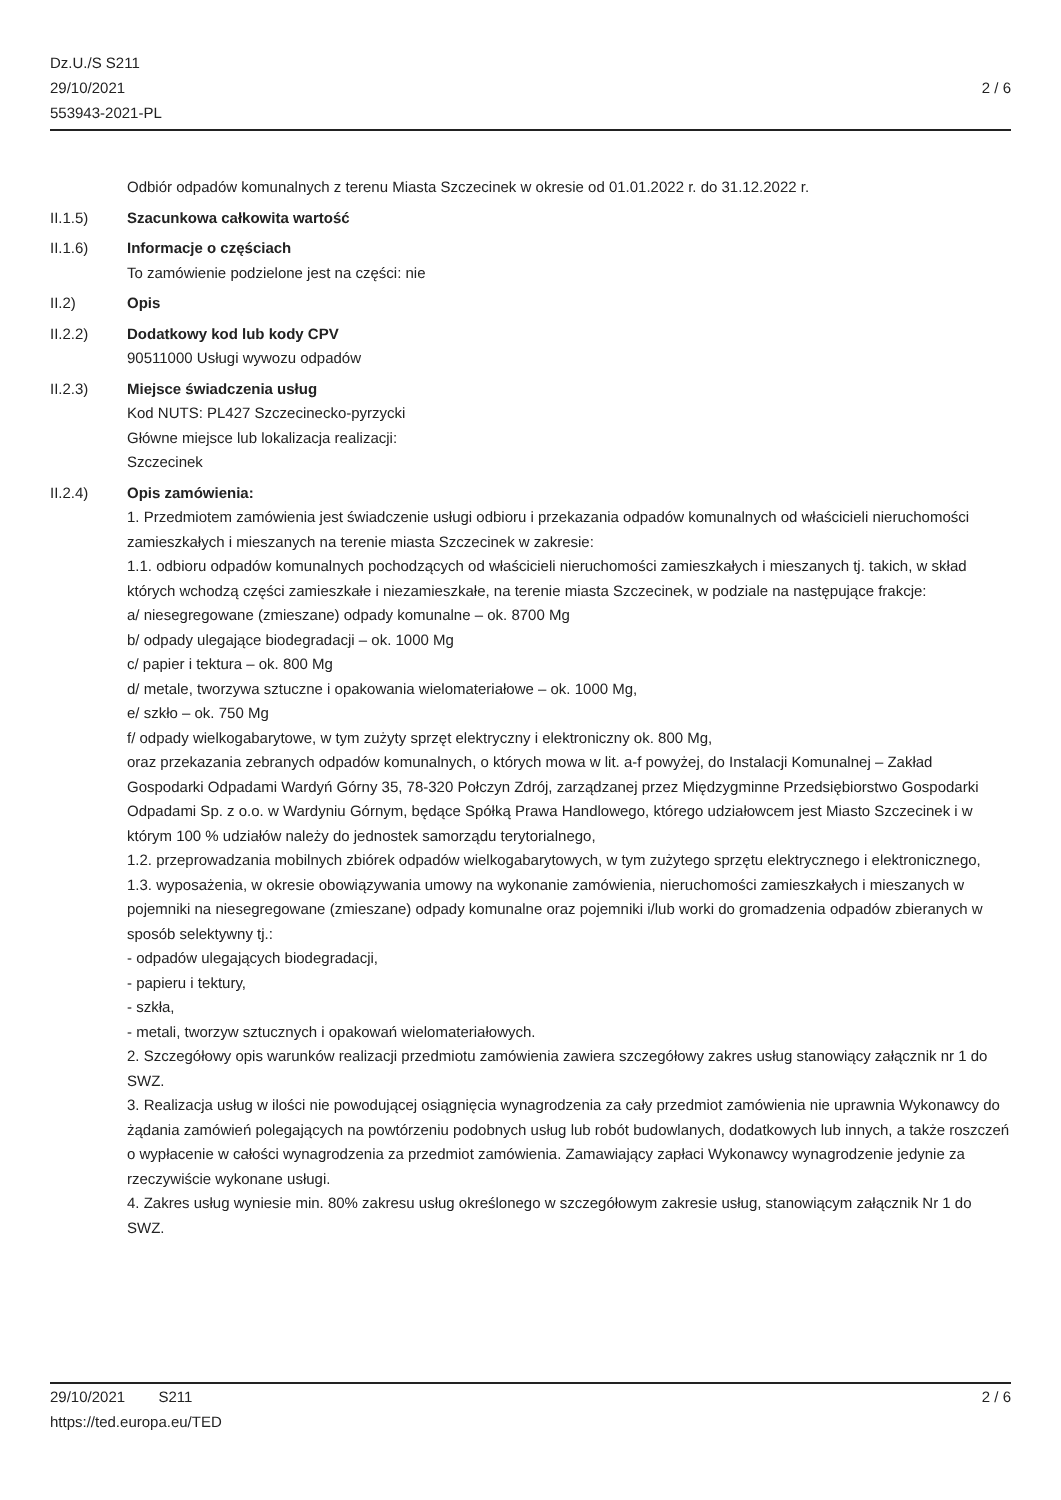Dz.U./S S211
29/10/2021
553943-2021-PL
2 / 6
Odbiór odpadów komunalnych z terenu Miasta Szczecinek w okresie od 01.01.2022 r. do 31.12.2022 r.
II.1.5) Szacunkowa całkowita wartość
II.1.6) Informacje o częściach
To zamówienie podzielone jest na części: nie
II.2) Opis
II.2.2) Dodatkowy kod lub kody CPV
90511000 Usługi wywozu odpadów
II.2.3) Miejsce świadczenia usług
Kod NUTS: PL427 Szczecinecko-pyrzycki
Główne miejsce lub lokalizacja realizacji:
Szczecinek
II.2.4) Opis zamówienia:
1. Przedmiotem zamówienia jest świadczenie usługi odbioru i przekazania odpadów komunalnych od właścicieli nieruchomości zamieszkałych i mieszanych na terenie miasta Szczecinek w zakresie:
1.1. odbioru odpadów komunalnych pochodzących od właścicieli nieruchomości zamieszkałych i mieszanych tj. takich, w skład których wchodzą części zamieszkałe i niezamieszkałe, na terenie miasta Szczecinek, w podziale na następujące frakcje:
a/ niesegregowane (zmieszane) odpady komunalne – ok. 8700 Mg
b/ odpady ulegające biodegradacji – ok. 1000 Mg
c/ papier i tektura – ok. 800 Mg
d/ metale, tworzywa sztuczne i opakowania wielomateriałowe – ok. 1000 Mg,
e/ szkło – ok. 750 Mg
f/ odpady wielkogabarytowe, w tym zużyty sprzęt elektryczny i elektroniczny ok. 800 Mg,
oraz przekazania zebranych odpadów komunalnych, o których mowa w lit. a-f powyżej, do Instalacji Komunalnej – Zakład Gospodarki Odpadami Wardyń Górny 35, 78-320 Połczyn Zdrój, zarządzanej przez Międzygminne Przedsiębiorstwo Gospodarki Odpadami Sp. z o.o. w Wardyniu Górnym, będące Spółką Prawa Handlowego, którego udziałowcem jest Miasto Szczecinek i w którym 100 % udziałów należy do jednostek samorządu terytorialnego,
1.2. przeprowadzania mobilnych zbiórek odpadów wielkogabarytowych, w tym zużytego sprzętu elektrycznego i elektronicznego,
1.3. wyposażenia, w okresie obowiązywania umowy na wykonanie zamówienia, nieruchomości zamieszkałych i mieszanych w pojemniki na niesegregowane (zmieszane) odpady komunalne oraz pojemniki i/lub worki do gromadzenia odpadów zbieranych w sposób selektywny tj.:
- odpadów ulegających biodegradacji,
- papieru i tektury,
- szkła,
- metali, tworzyw sztucznych i opakowań wielomateriałowych.
2. Szczegółowy opis warunków realizacji przedmiotu zamówienia zawiera szczegółowy zakres usług stanowiący załącznik nr 1 do SWZ.
3. Realizacja usług w ilości nie powodującej osiągnięcia wynagrodzenia za cały przedmiot zamówienia nie uprawnia Wykonawcy do żądania zamówień polegających na powtórzeniu podobnych usług lub robót budowlanych, dodatkowych lub innych, a także roszczeń o wypłacenie w całości wynagrodzenia za przedmiot zamówienia. Zamawiający zapłaci Wykonawcy wynagrodzenie jedynie za rzeczywiście wykonane usługi.
4. Zakres usług wyniesie min. 80% zakresu usług określonego w szczegółowym zakresie usług, stanowiącym załącznik Nr 1 do SWZ.
29/10/2021 S211 2 / 6
https://ted.europa.eu/TED